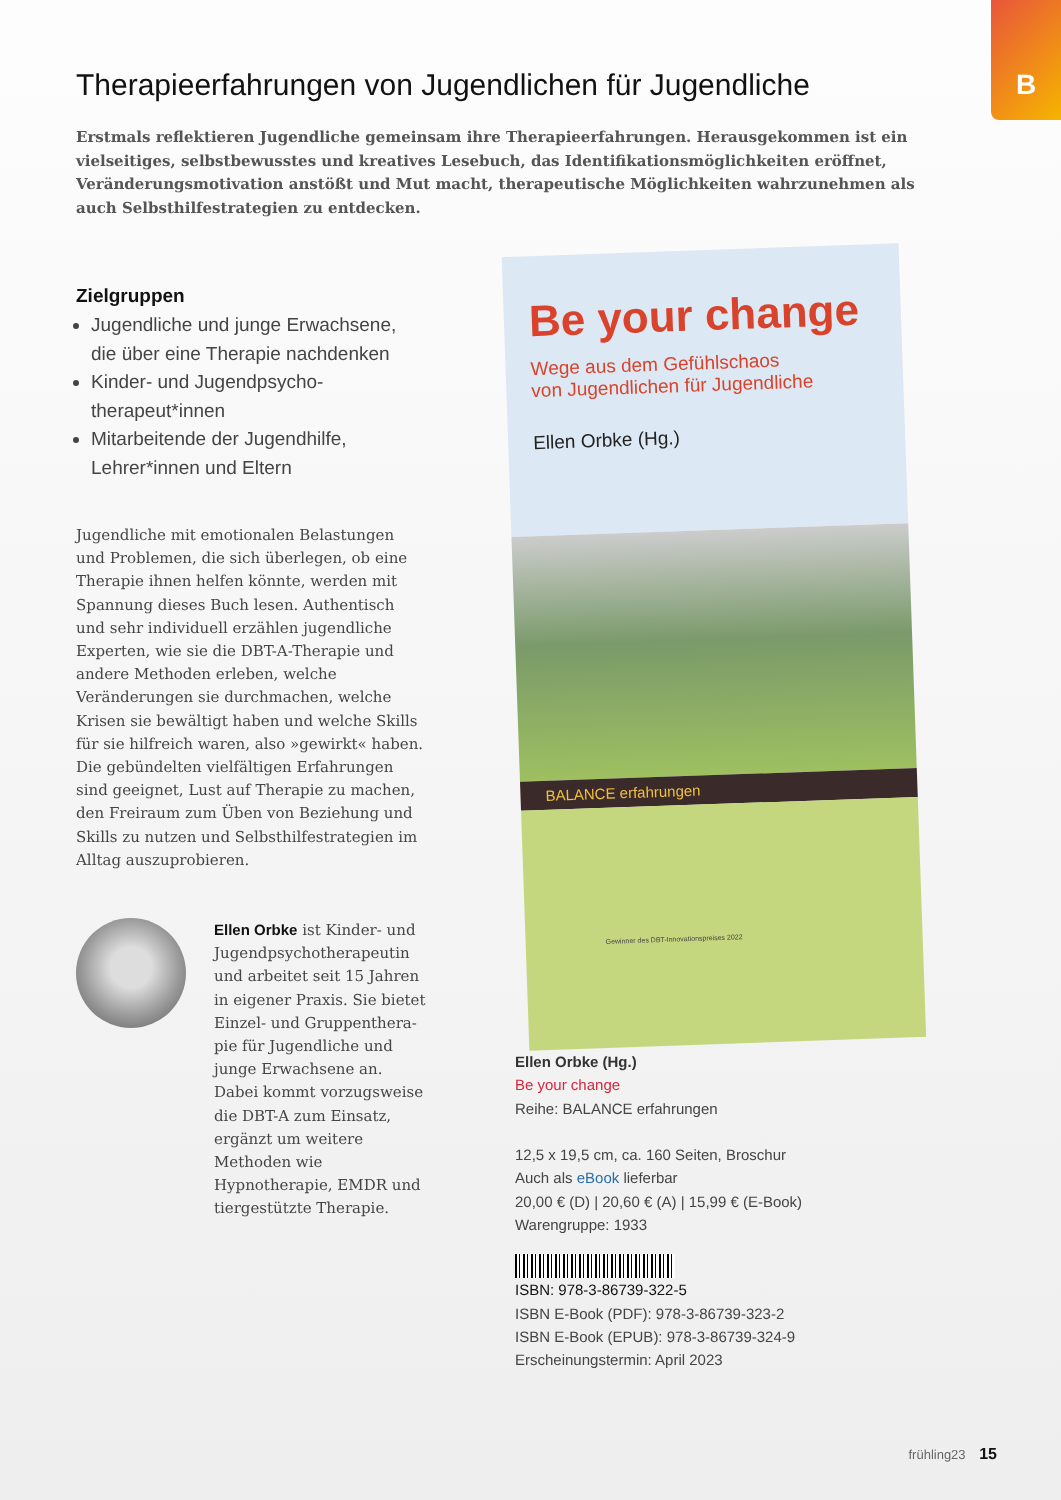B
Therapieerfahrungen von Jugendlichen für Jugendliche
Erstmals reflektieren Jugendliche gemeinsam ihre Therapieerfahrungen. Herausgekommen ist ein vielseitiges, selbstbewusstes und kreatives Lesebuch, das Identifikationsmöglichkeiten eröffnet, Veränderungsmotivation anstößt und Mut macht, therapeutische Möglichkeiten wahrzunehmen als auch Selbsthilfestrategien zu entdecken.
Zielgruppen
Jugendliche und junge Erwachsene, die über eine Therapie nachdenken
Kinder- und Jugendpsycho­therapeut*innen
Mitarbeitende der Jugendhilfe, Lehrer*innen und Eltern
Jugendliche mit emotionalen Belastungen und Problemen, die sich überlegen, ob eine Therapie ihnen helfen könnte, werden mit Spannung dieses Buch lesen. Authentisch und sehr individuell erzählen jugendliche Experten, wie sie die DBT-A-Therapie und andere Methoden erleben, welche Veränderungen sie durch­machen, welche Krisen sie bewältigt haben und welche Skills für sie hilfreich waren, also »gewirkt« haben. Die gebündelten vielfältigen Erfahrungen sind geeignet, Lust auf Therapie zu machen, den Freiraum zum Üben von Beziehung und Skills zu nutzen und Selbst­hilfestrategien im Alltag auszuprobieren.
Ellen Orbke ist Kinder- und Jugendpsychotherapeutin und arbeitet seit 15 Jahren in eigener Praxis. Sie bietet Einzel- und Gruppenthera­pie für Jugendliche und junge Erwachsene an. Dabei kommt vorzugsweise die DBT-A zum Einsatz, ergänzt um weitere Methoden wie Hypnotherapie, EMDR und tiergestützte Therapie.
Be your change
Wege aus dem Gefühlschaos
von Jugendlichen für Jugendliche
Ellen Orbke (Hg.)
BALANCE erfahrungen
Gewinner des DBT-Innovationspreises 2022
Ellen Orbke (Hg.)
Be your change
Reihe: BALANCE erfahrungen
12,5 x 19,5 cm, ca. 160 Seiten, Broschur
Auch als eBook lieferbar
20,00 € (D) | 20,60 € (A) | 15,99 € (E-Book)
Warengruppe: 1933
ISBN: 978-3-86739-322-5
ISBN E-Book (PDF): 978-3-86739-323-2
ISBN E-Book (EPUB): 978-3-86739-324-9
Erscheinungstermin: April 2023
frühling23 15